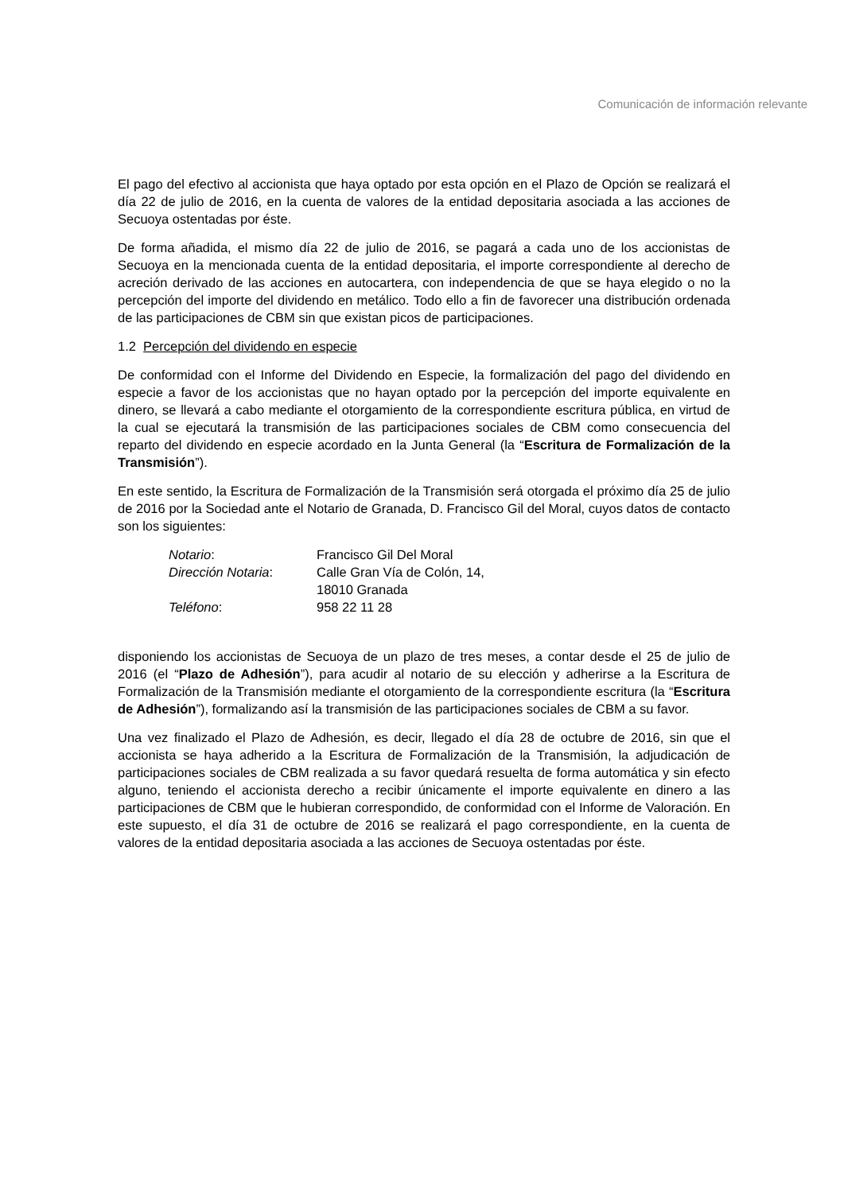Comunicación de información relevante
El pago del efectivo al accionista que haya optado por esta opción en el Plazo de Opción se realizará el día 22 de julio de 2016, en la cuenta de valores de la entidad depositaria asociada a las acciones de Secuoya ostentadas por éste.
De forma añadida, el mismo día 22 de julio de 2016, se pagará a cada uno de los accionistas de Secuoya en la mencionada cuenta de la entidad depositaria, el importe correspondiente al derecho de acreción derivado de las acciones en autocartera, con independencia de que se haya elegido o no la percepción del importe del dividendo en metálico. Todo ello a fin de favorecer una distribución ordenada de las participaciones de CBM sin que existan picos de participaciones.
1.2 Percepción del dividendo en especie
De conformidad con el Informe del Dividendo en Especie, la formalización del pago del dividendo en especie a favor de los accionistas que no hayan optado por la percepción del importe equivalente en dinero, se llevará a cabo mediante el otorgamiento de la correspondiente escritura pública, en virtud de la cual se ejecutará la transmisión de las participaciones sociales de CBM como consecuencia del reparto del dividendo en especie acordado en la Junta General (la “Escritura de Formalización de la Transmisión”).
En este sentido, la Escritura de Formalización de la Transmisión será otorgada el próximo día 25 de julio de 2016 por la Sociedad ante el Notario de Granada, D. Francisco Gil del Moral, cuyos datos de contacto son los siguientes:
| Notario : | Francisco Gil Del Moral |
| Dirección Notaria : | Calle Gran Vía de Colón, 14, 18010 Granada |
| Teléfono : | 958 22 11 28 |
disponiendo los accionistas de Secuoya de un plazo de tres meses, a contar desde el 25 de julio de 2016 (el “Plazo de Adhesión”), para acudir al notario de su elección y adherirse a la Escritura de Formalización de la Transmisión mediante el otorgamiento de la correspondiente escritura (la “Escritura de Adhesión”), formalizando así la transmisión de las participaciones sociales de CBM a su favor.
Una vez finalizado el Plazo de Adhesión, es decir, llegado el día 28 de octubre de 2016, sin que el accionista se haya adherido a la Escritura de Formalización de la Transmisión, la adjudicación de participaciones sociales de CBM realizada a su favor quedará resuelta de forma automática y sin efecto alguno, teniendo el accionista derecho a recibir únicamente el importe equivalente en dinero a las participaciones de CBM que le hubieran correspondido, de conformidad con el Informe de Valoración. En este supuesto, el día 31 de octubre de 2016 se realizará el pago correspondiente, en la cuenta de valores de la entidad depositaria asociada a las acciones de Secuoya ostentadas por éste.